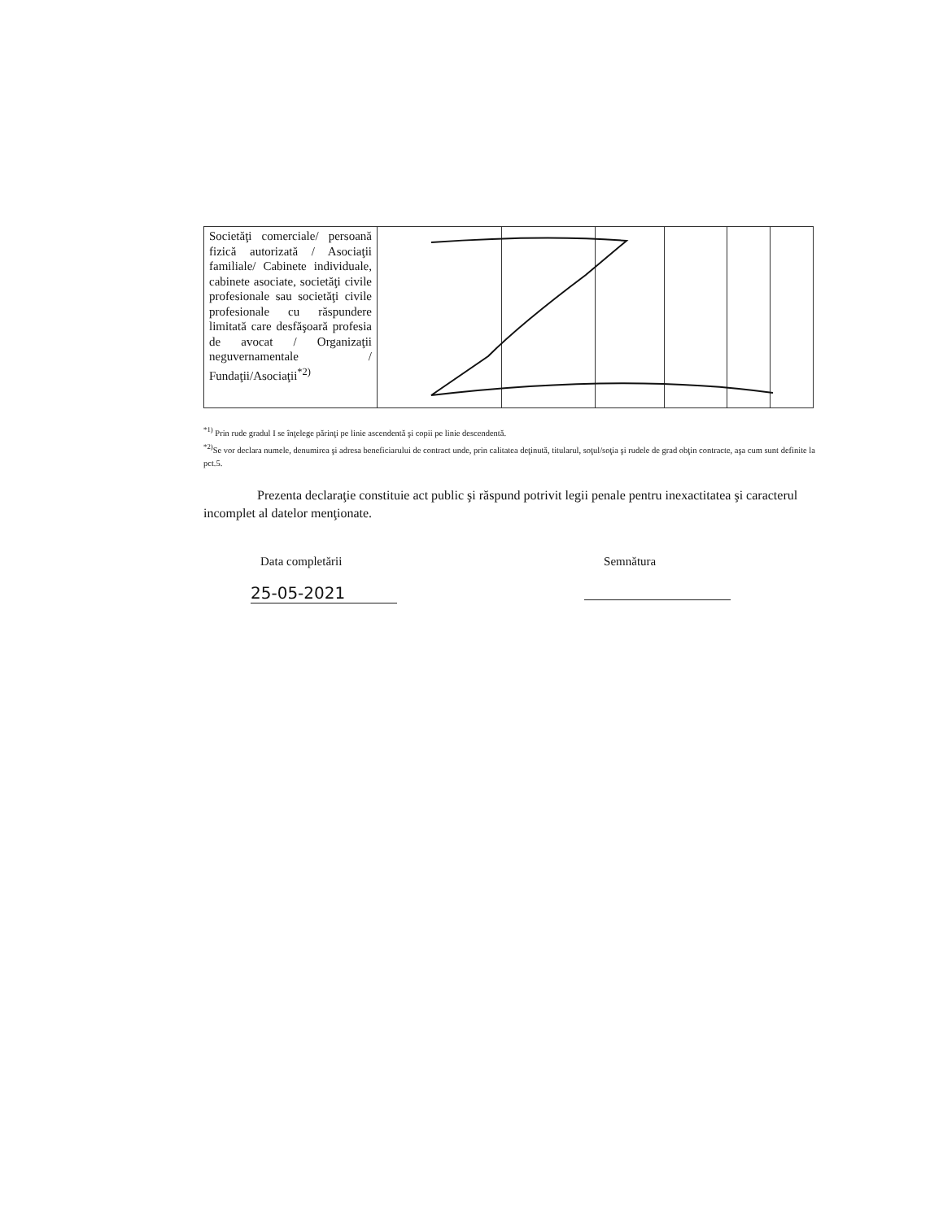| Societăţi comerciale/ persoană fizică autorizată / Asociaţii familiale/ Cabinete individuale, cabinete asociate, societăţi civile profesionale sau societăţi civile profesionale cu răspundere limitată care desfăşoară profesia de avocat / Organizaţii neguvernamentale / Fundaţii/Asociaţii<sup>*2)</sup> | | | | | | |
<sup>*1)</sup> Prin rude gradul I se înţelege părinţi pe linie ascendentă şi copii pe linie descendentă.
<sup>*2)</sup>Se vor declara numele, denumirea şi adresa beneficiarului de contract unde, prin calitatea deţinută, titularul, soţul/soţia şi rudele de grad obţin contracte, aşa cum sunt definite la pct.5.
Prezenta declaraţie constituie act public şi răspund potrivit legii penale pentru inexactitatea şi caracterul incomplet al datelor menţionate.
Data completării Semnătura
25-05-2021